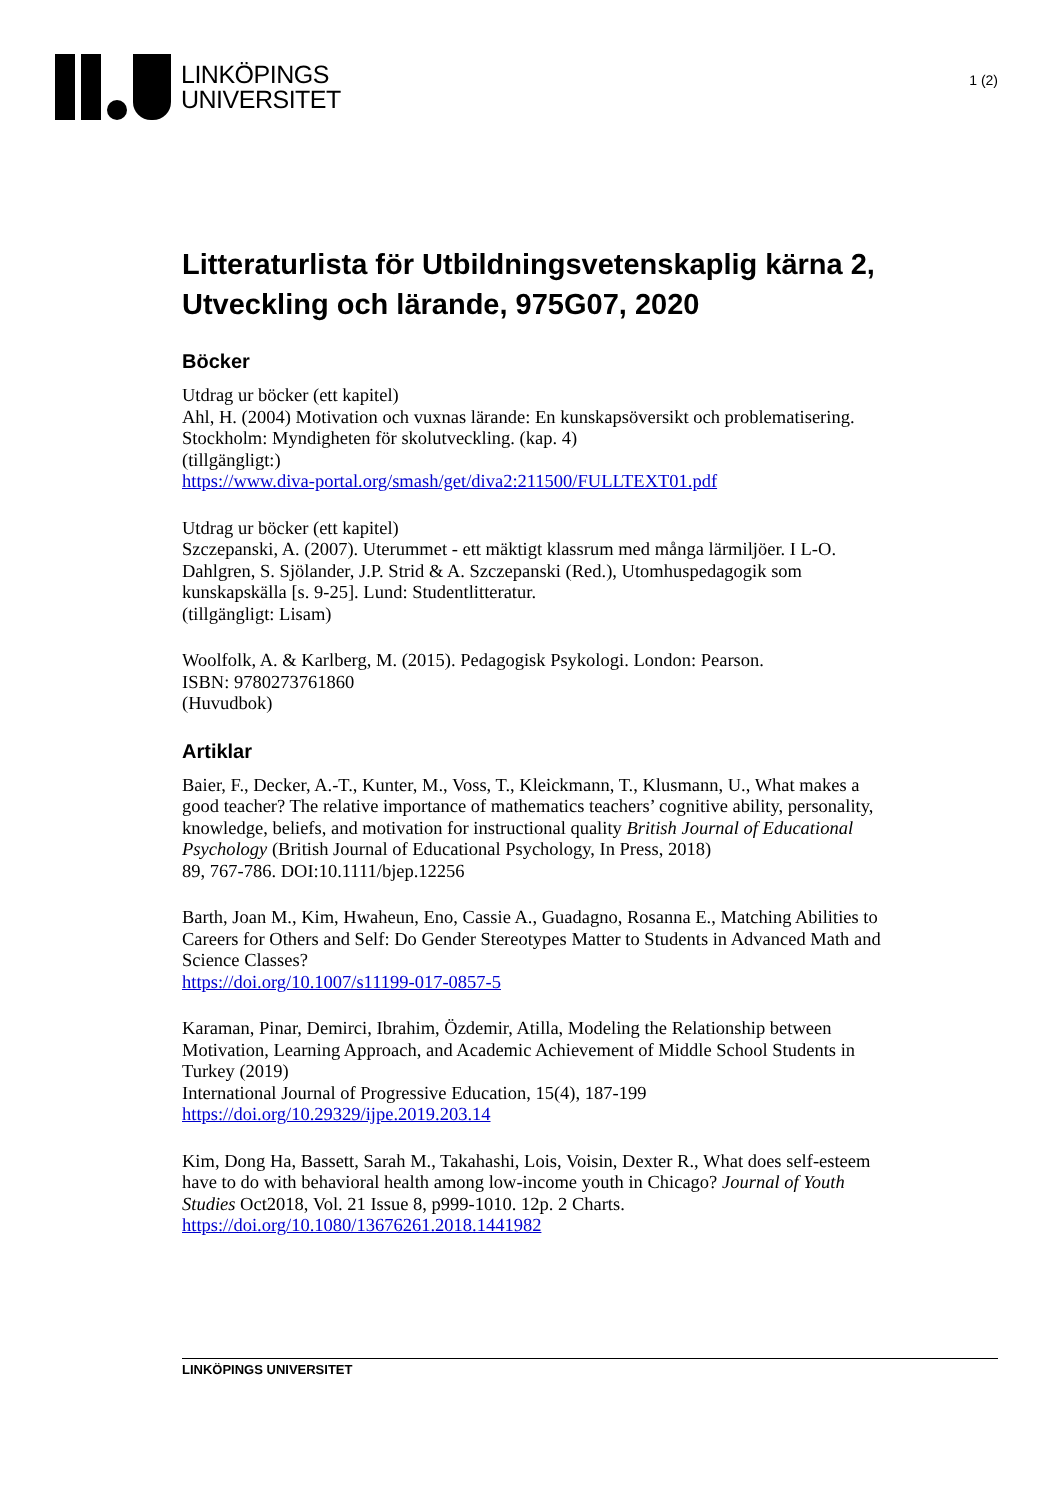LINKÖPINGS
UNIVERSITET
1 (2)
Litteraturlista för Utbildningsvetenskaplig kärna 2, Utveckling och lärande, 975G07, 2020
Böcker
Utdrag ur böcker (ett kapitel)
Ahl, H. (2004) Motivation och vuxnas lärande: En kunskapsöversikt och problematisering. Stockholm: Myndigheten för skolutveckling. (kap. 4)
(tillgängligt:)
https://www.diva-portal.org/smash/get/diva2:211500/FULLTEXT01.pdf
Utdrag ur böcker (ett kapitel)
Szczepanski, A. (2007). Uterummet - ett mäktigt klassrum med många lärmiljöer. I L-O. Dahlgren, S. Sjölander, J.P. Strid & A. Szczepanski (Red.), Utomhuspedagogik som kunskapskälla [s. 9-25]. Lund: Studentlitteratur.
(tillgängligt: Lisam)
Woolfolk, A. & Karlberg, M. (2015). Pedagogisk Psykologi. London: Pearson.
ISBN: 9780273761860
(Huvudbok)
Artiklar
Baier, F., Decker, A.-T., Kunter, M., Voss, T., Kleickmann, T., Klusmann, U., What makes a good teacher? The relative importance of mathematics teachers’ cognitive ability, personality, knowledge, beliefs, and motivation for instructional quality British Journal of Educational Psychology (British Journal of Educational Psychology, In Press, 2018)
89, 767-786. DOI:10.1111/bjep.12256
Barth, Joan M., Kim, Hwaheun, Eno, Cassie A., Guadagno, Rosanna E., Matching Abilities to Careers for Others and Self: Do Gender Stereotypes Matter to Students in Advanced Math and Science Classes?
https://doi.org/10.1007/s11199-017-0857-5
Karaman, Pinar, Demirci, Ibrahim, Özdemir, Atilla, Modeling the Relationship between Motivation, Learning Approach, and Academic Achievement of Middle School Students in Turkey (2019)
International Journal of Progressive Education, 15(4), 187-199
https://doi.org/10.29329/ijpe.2019.203.14
Kim, Dong Ha, Bassett, Sarah M., Takahashi, Lois, Voisin, Dexter R., What does self-esteem have to do with behavioral health among low-income youth in Chicago? Journal of Youth Studies Oct2018, Vol. 21 Issue 8, p999-1010. 12p. 2 Charts.
https://doi.org/10.1080/13676261.2018.1441982
LINKÖPINGS UNIVERSITET